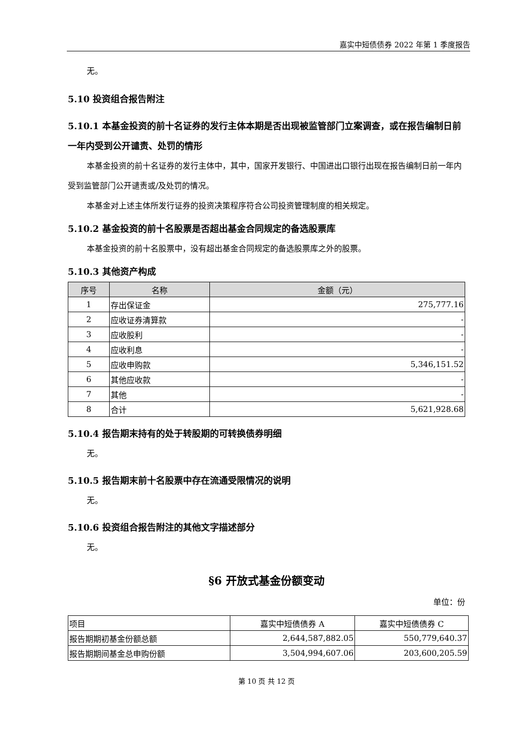嘉实中短债债券 2022 年第 1 季度报告
无。
5.10 投资组合报告附注
5.10.1 本基金投资的前十名证券的发行主体本期是否出现被监管部门立案调查，或在报告编制日前一年内受到公开谴责、处罚的情形
本基金投资的前十名证券的发行主体中，其中，国家开发银行、中国进出口银行出现在报告编制日前一年内受到监管部门公开谴责或/及处罚的情况。
本基金对上述主体所发行证券的投资决策程序符合公司投资管理制度的相关规定。
5.10.2 基金投资的前十名股票是否超出基金合同规定的备选股票库
本基金投资的前十名股票中，没有超出基金合同规定的备选股票库之外的股票。
5.10.3 其他资产构成
| 序号 | 名称 | 金额（元） |
| --- | --- | --- |
| 1 | 存出保证金 | 275,777.16 |
| 2 | 应收证券清算款 | - |
| 3 | 应收股利 | - |
| 4 | 应收利息 | - |
| 5 | 应收申购款 | 5,346,151.52 |
| 6 | 其他应收款 | - |
| 7 | 其他 | - |
| 8 | 合计 | 5,621,928.68 |
5.10.4 报告期末持有的处于转股期的可转换债券明细
无。
5.10.5 报告期末前十名股票中存在流通受限情况的说明
无。
5.10.6 投资组合报告附注的其他文字描述部分
无。
§6 开放式基金份额变动
单位：份
| 项目 | 嘉实中短债债券 A | 嘉实中短债债券 C |
| 报告期期初基金份额总额 | 2,644,587,882.05 | 550,779,640.37 |
| 报告期期间基金总申购份额 | 3,504,994,607.06 | 203,600,205.59 |
第 10 页 共 12 页